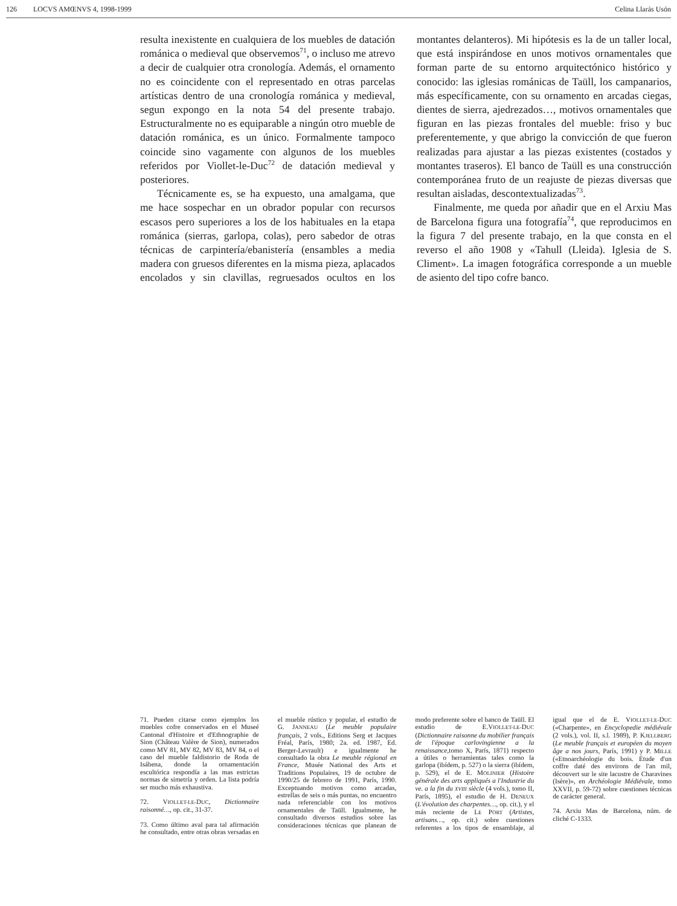126 LOCVS AMŒNVS 4, 1998-1999 Celina Llarás Usón
resulta inexistente en cualquiera de los muebles de datación románica o medieval que observemos<sup>71</sup>, o incluso me atrevo a decir de cualquier otra cronología. Además, el ornamento no es coincidente con el representado en otras parcelas artísticas dentro de una cronología románica y medieval, segun expongo en la nota 54 del presente trabajo. Estructuralmente no es equiparable a ningún otro mueble de datación románica, es un único. Formalmente tampoco coincide sino vagamente con algunos de los muebles referidos por Viollet-le-Duc<sup>72</sup> de datación medieval y posteriores.
Técnicamente es, se ha expuesto, una amalgama, que me hace sospechar en un obrador popular con recursos escasos pero superiores a los de los habituales en la etapa románica (sierras, garlopa, colas), pero sabedor de otras técnicas de carpintería/ebanistería (ensambles a media madera con gruesos diferentes en la misma pieza, aplacados encolados y sin clavillas, regruesados ocultos en los montantes delanteros). Mi hipótesis es la de un taller local, que está inspirándose en unos motivos ornamentales que forman parte de su entorno arquitectónico histórico y conocido: las iglesias románicas de Taüll, los campanarios, más específicamente, con su ornamento en arcadas ciegas, dientes de sierra, ajedrezados…, motivos ornamentales que figuran en las piezas frontales del mueble: friso y buc preferentemente, y que abrigo la convicción de que fueron realizadas para ajustar a las piezas existentes (costados y montantes traseros). El banco de Taüll es una construcción contemporánea fruto de un reajuste de piezas diversas que resultan aisladas, descontextualizadas<sup>73</sup>.
Finalmente, me queda por añadir que en el Arxiu Mas de Barcelona figura una fotografía<sup>74</sup>, que reproducimos en la figura 7 del presente trabajo, en la que consta en el reverso el año 1908 y «Tahull (Lleida). Iglesia de S. Climent». La imagen fotográfica corresponde a un mueble de asiento del tipo cofre banco.
71. Pueden citarse como ejemplos los muebles cofre conservados en el Museé Cantonal d'Histoire et d'Ethnographie de Sion (Château Valère de Sion), numerados como MV 81, MV 82, MV 83, MV 84, o el caso del mueble faldistorio de Roda de Isábena, donde la ornamentación escultórica respondía a las mas estrictas normas de simetría y orden. La lista podría ser mucho más exhaustiva.
72. VIOLLET-LE-DUC, Dictionnaire raisonné…, op. cit., 31-37.
73. Como último aval para tal afirmación he consultado, entre otras obras versadas en el mueble rústico y popular, el estudio de G. JANNEAU (Le meuble populaire français, 2 vols., Editions Serg et Jacques Fréal, París, 1980; 2a. ed. 1987, Ed. Berger-Levrault) e igualmente he consultado la obra Le meuble régional en France, Musée National des Arts et Traditions Populaires, 19 de octubre de 1990/25 de febrero de 1991, París, 1990. Exceptuando motivos como arcadas, estrellas de seis o más puntas, no encuentro nada referenciable con los motivos ornamentales de Taüll. Igualmente, he consultado diversos estudios sobre las consideraciones técnicas que planean de modo preferente sobre el banco de Taüll. El estudio de E.VIOLLET-LE-DUC (Dictionnaire raisonne du mobilier français de l'époque carlovingienne a la renaissance, tomo X, París, 1871) respecto a útiles o herramientas tales como la garlopa (ibídem, p. 527) o la sierra (ibídem, p. 529), el de E. MOLINIER (Histoire générale des arts appliqués a l'Industrie du ve. a la fin du XVIII siècle (4 vols.), tomo II, París, 1895), el estudio de H. DENEUX (L'évolution des charpentes…, op. cit.), y el más reciente de LE PORT (Artistes, artisans…, op. cit.) sobre cuestiones referentes a los tipos de ensamblaje, al igual que el de E. VIOLLET-LE-DUC («Charpente», en Encyclopedie médiévale (2 vols.), vol. II, s.l. 1989), P. KJELLBERG (Le meuble français et européen du moyen âge a nos jours, París, 1991) y P. MILLE («Etnoarchéologie du bois. Étude d'un coffre daté des environs de l'an mil, découvert sur le site lacustre de Charavines (Isère)», en Archéologie Médiévale, tomo XXVII, p. 59-72) sobre cuestiones técnicas de carácter general.
74. Arxiu Mas de Barcelona, núm. de cliché C-1333.